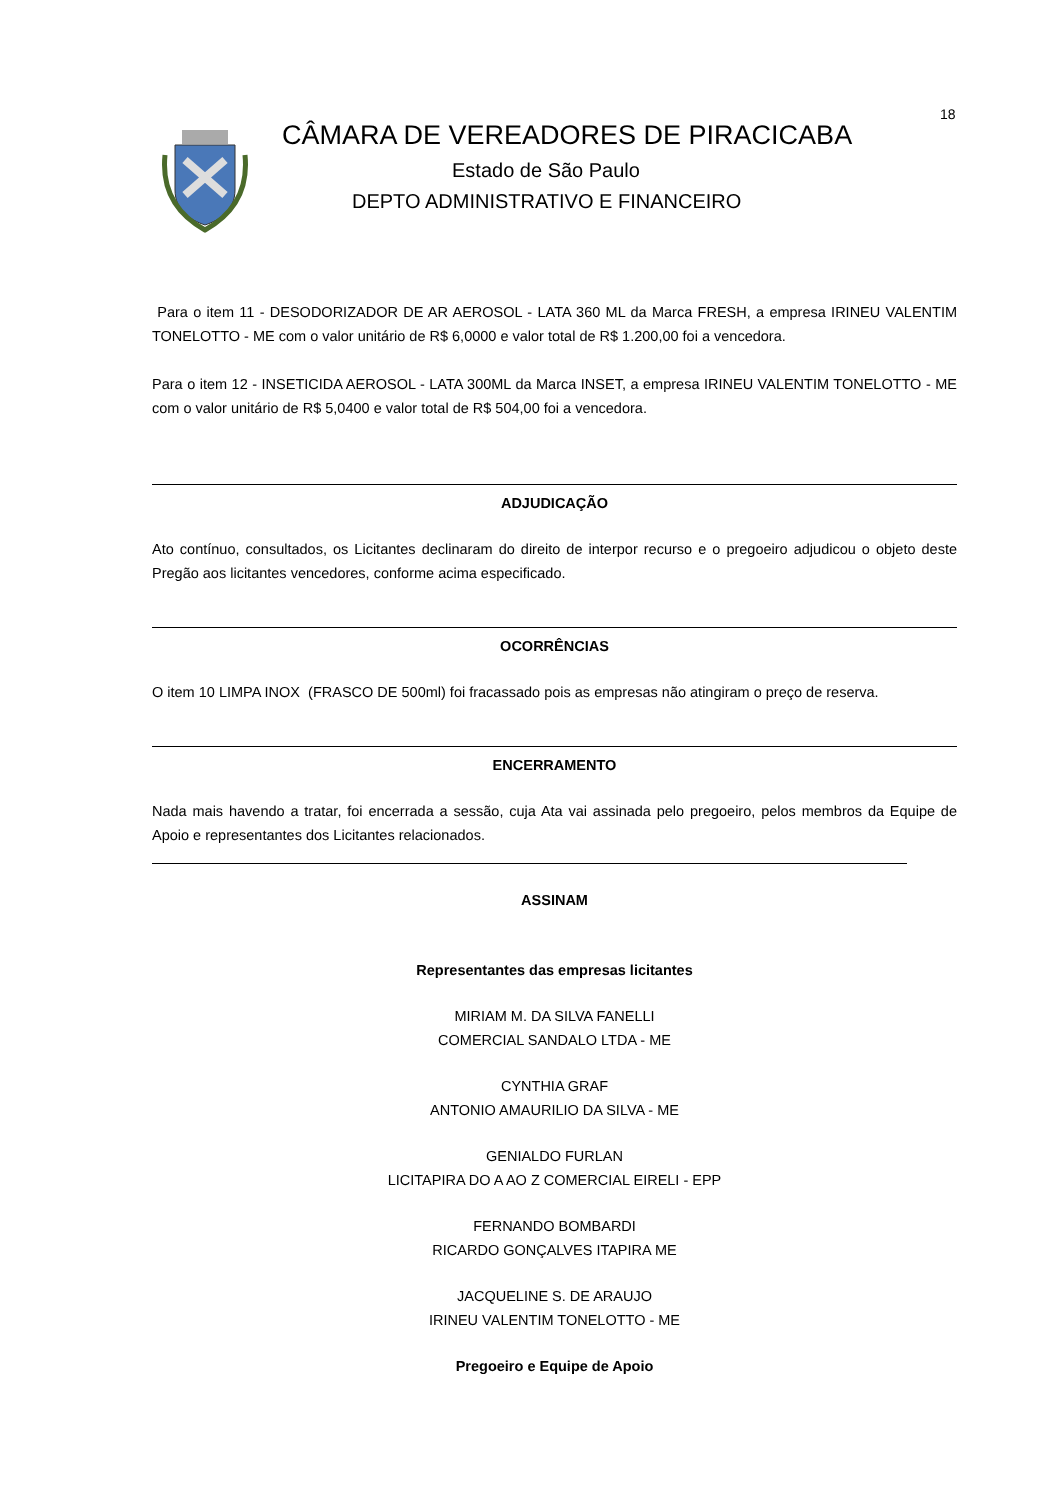18
CÂMARA DE VEREADORES DE PIRACICABA
Estado de São Paulo
DEPTO ADMINISTRATIVO E FINANCEIRO
Para o item 11 - DESODORIZADOR DE AR AEROSOL - LATA 360 ML da Marca FRESH, a empresa IRINEU VALENTIM TONELOTTO - ME com o valor unitário de R$ 6,0000 e valor total de R$ 1.200,00 foi a vencedora.
Para o item 12 - INSETICIDA AEROSOL - LATA 300ML da Marca INSET, a empresa IRINEU VALENTIM TONELOTTO - ME com o valor unitário de R$ 5,0400 e valor total de R$ 504,00 foi a vencedora.
ADJUDICAÇÃO
Ato contínuo, consultados, os Licitantes declinaram do direito de interpor recurso e o pregoeiro adjudicou o objeto deste Pregão aos licitantes vencedores, conforme acima especificado.
OCORRÊNCIAS
O item 10 LIMPA INOX (FRASCO DE 500ml) foi fracassado pois as empresas não atingiram o preço de reserva.
ENCERRAMENTO
Nada mais havendo a tratar, foi encerrada a sessão, cuja Ata vai assinada pelo pregoeiro, pelos membros da Equipe de Apoio e representantes dos Licitantes relacionados.
ASSINAM
Representantes das empresas licitantes
MIRIAM M. DA SILVA FANELLI
COMERCIAL SANDALO LTDA - ME
CYNTHIA GRAF
ANTONIO AMAURILIO DA SILVA - ME
GENIALDO FURLAN
LICITAPIRA DO A AO Z COMERCIAL EIRELI - EPP
FERNANDO BOMBARDI
RICARDO GONÇALVES ITAPIRA ME
JACQUELINE S. DE ARAUJO
IRINEU VALENTIM TONELOTTO - ME
Pregoeiro e Equipe de Apoio